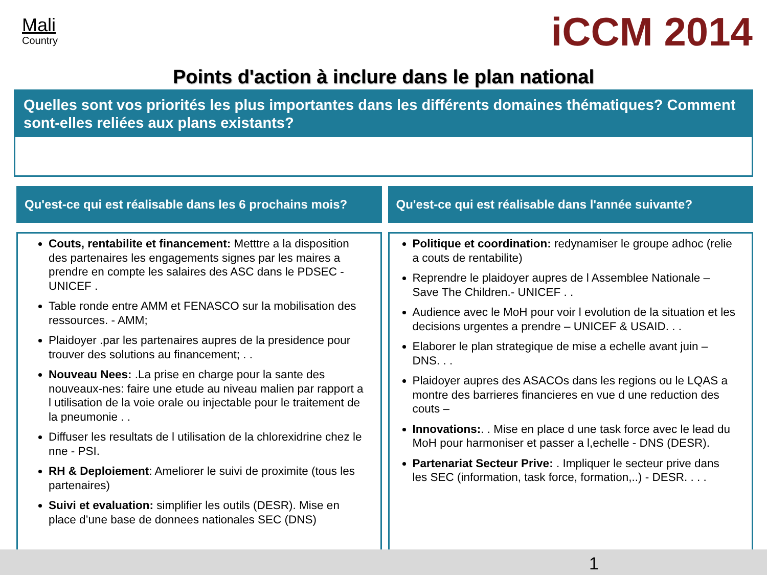Mali
Country
iCCM 2014
Points d'action à inclure dans le plan national
Quelles sont vos priorités les plus importantes dans les différents domaines thématiques? Comment sont-elles reliées aux plans existants?
Qu'est-ce qui est réalisable dans les 6 prochains mois?
Couts, rentabilite et financement: Metttre a la disposition des partenaires les engagements signes par les maires a prendre en compte les salaires des ASC dans le PDSEC - UNICEF .
Table ronde entre AMM et FENASCO sur la mobilisation des ressources. - AMM;
Plaidoyer .par les partenaires aupres de la presidence pour trouver des solutions au financement; . .
Nouveau Nees: .La prise en charge pour la sante des nouveaux-nes: faire une etude au niveau malien par rapport a l utilisation de la voie orale ou injectable pour le traitement de la pneumonie . .
Diffuser les resultats de l utilisation de la chlorexidrine chez le nne - PSI.
RH & Deploiement: Ameliorer le suivi de proximite (tous les partenaires)
Suivi et evaluation: simplifier les outils (DESR). Mise en place d’une base de donnees nationales SEC (DNS)
Qu'est-ce qui est réalisable dans l'année suivante?
Politique et coordination: redynamiser le groupe adhoc (relie a couts de rentabilite)
Reprendre le plaidoyer aupres de l Assemblee Nationale – Save The Children.- UNICEF . .
Audience avec le MoH pour voir l evolution de la situation et les decisions urgentes a prendre – UNICEF & USAID. . .
Elaborer le plan strategique de mise a echelle avant juin – DNS. . .
Plaidoyer aupres des ASACOs dans les regions ou le LQAS a montre des barrieres financieres en vue d une reduction des couts –
Innovations:. . Mise en place d une task force avec le lead du MoH pour harmoniser et passer a l,echelle - DNS (DESR).
Partenariat Secteur Prive: . Impliquer le secteur prive dans les SEC (information, task force, formation,..) - DESR. . . .
1